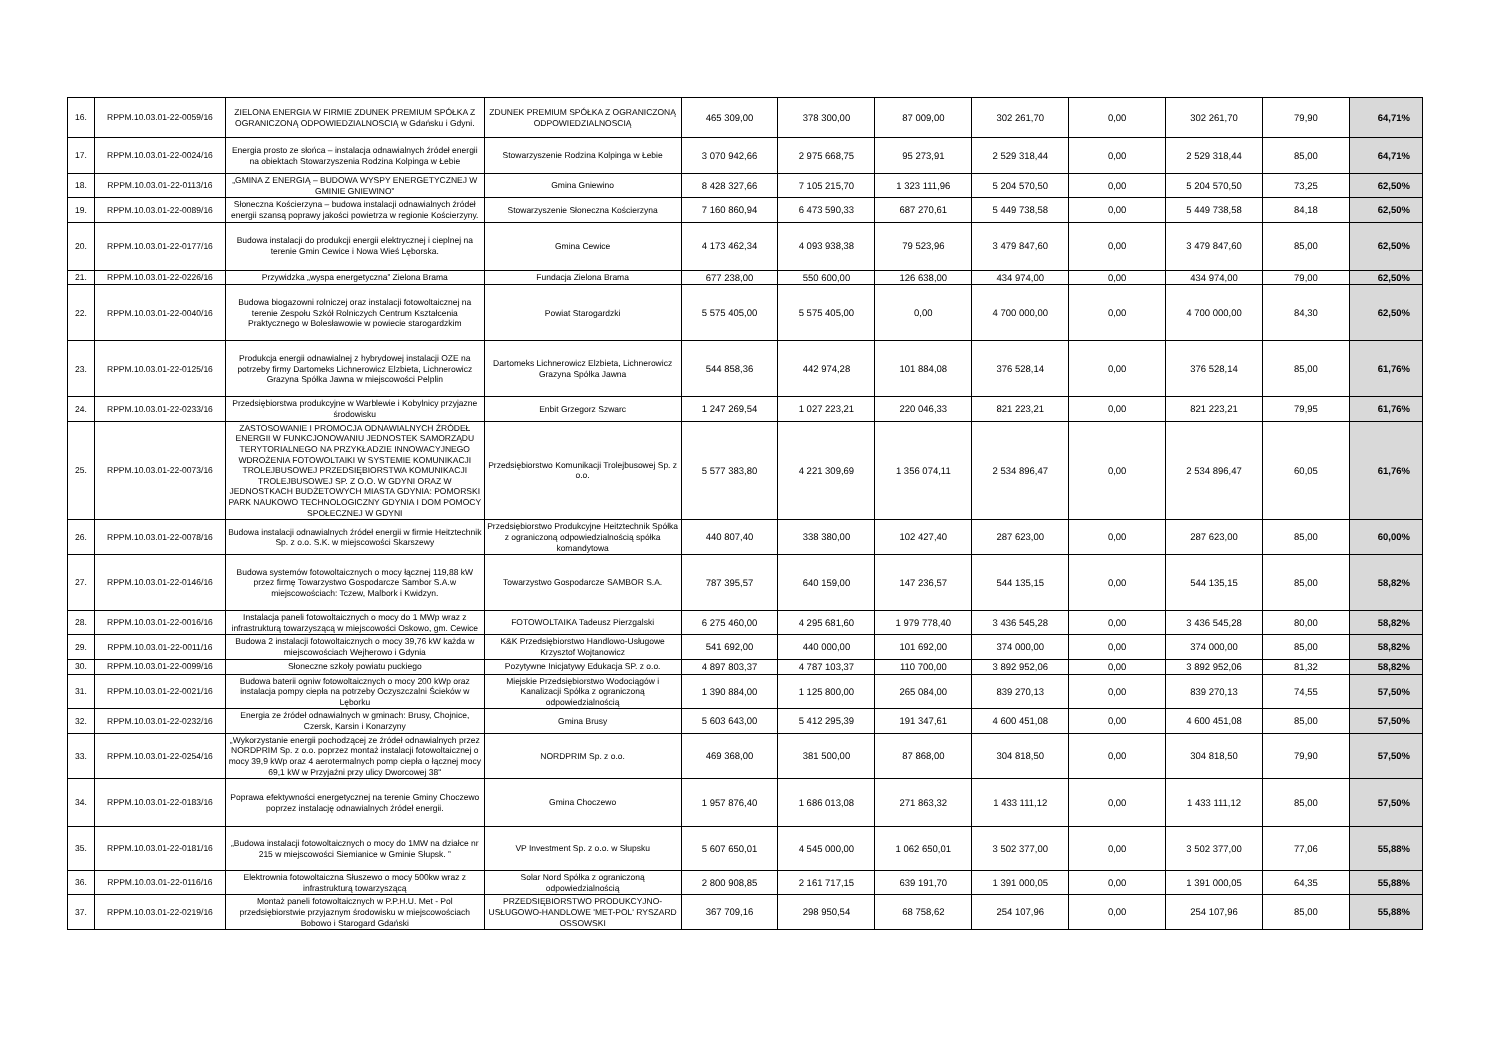| 16. | RPPM.10.03.01-22-0059/16 | ZIELONA ENERGIA W FIRMIE ZDUNEK PREMIUM SPÓŁKA Z OGRANICZONĄ ODPOWIEDZIALNOSCIĄ w Gdańsku i Gdyni. | ZDUNEK PREMIUM SPÓŁKA Z OGRANICZONĄ ODPOWIEDZIALNOSCIĄ | 465 309,00 | 378 300,00 | 87 009,00 | 302 261,70 | 0,00 | 302 261,70 | 79,90 | 64,71% |
| 17. | RPPM.10.03.01-22-0024/16 | Energia prosto ze słońca – instalacja odnawialnych źródeł energii na obiektach Stowarzyszenia Rodzina Kolpinga w Łebie | Stowarzyszenie Rodzina Kolpinga w Łebie | 3 070 942,66 | 2 975 668,75 | 95 273,91 | 2 529 318,44 | 0,00 | 2 529 318,44 | 85,00 | 64,71% |
| 18. | RPPM.10.03.01-22-0113/16 | „GMINA Z ENERGIĄ – BUDOWA WYSPY ENERGETYCZNEJ W GMINIE GNIEWINO” | Gmina Gniewino | 8 428 327,66 | 7 105 215,70 | 1 323 111,96 | 5 204 570,50 | 0,00 | 5 204 570,50 | 73,25 | 62,50% |
| 19. | RPPM.10.03.01-22-0089/16 | Słoneczna Kościerzyna – budowa instalacji odnawialnych źródeł energii szansą poprawy jakości powietrza w regionie Kościerzyny. | Stowarzyszenie Słoneczna Kościerzyna | 7 160 860,94 | 6 473 590,33 | 687 270,61 | 5 449 738,58 | 0,00 | 5 449 738,58 | 84,18 | 62,50% |
| 20. | RPPM.10.03.01-22-0177/16 | Budowa instalacji do produkcji energii elektrycznej i cieplnej na terenie Gmin Cewice i Nowa Wieś Lęborska. | Gmina Cewice | 4 173 462,34 | 4 093 938,38 | 79 523,96 | 3 479 847,60 | 0,00 | 3 479 847,60 | 85,00 | 62,50% |
| 21. | RPPM.10.03.01-22-0226/16 | Przywidzka „wyspa energetyczna” Zielona Brama | Fundacja Zielona Brama | 677 238,00 | 550 600,00 | 126 638,00 | 434 974,00 | 0,00 | 434 974,00 | 79,00 | 62,50% |
| 22. | RPPM.10.03.01-22-0040/16 | Budowa biogazowni rolniczej oraz instalacji fotowoltaicznej na terenie Zespołu Szkół Rolniczych Centrum Kształcenia Praktycznego w Bolesławowie w powiecie starogardzkim | Powiat Starogardzki | 5 575 405,00 | 5 575 405,00 | 0,00 | 4 700 000,00 | 0,00 | 4 700 000,00 | 84,30 | 62,50% |
| 23. | RPPM.10.03.01-22-0125/16 | Produkcja energii odnawialnej z hybrydowej instalacji OZE na potrzeby firmy Dartomeks Lichnerowicz Elzbieta, Lichnerowicz Grazyna Spółka Jawna w miejscowości Pelplin | Dartomeks Lichnerowicz Elzbieta, Lichnerowicz Grazyna Spółka Jawna | 544 858,36 | 442 974,28 | 101 884,08 | 376 528,14 | 0,00 | 376 528,14 | 85,00 | 61,76% |
| 24. | RPPM.10.03.01-22-0233/16 | Przedsiębiorstwa produkcyjne w Warblewie i Kobylnicy przyjazne środowisku | Enbit Grzegorz Szwarc | 1 247 269,54 | 1 027 223,21 | 220 046,33 | 821 223,21 | 0,00 | 821 223,21 | 79,95 | 61,76% |
| 25. | RPPM.10.03.01-22-0073/16 | ZASTOSOWANIE I PROMOCJA ODNAWIALNYCH ŹRÓDEŁ ENERGII W FUNKCJONOWANIU JEDNOSTEK SAMORZĄDU TERYTORIALNEGO NA PRZYKŁADZIE INNOWACYJNEGO WDROŻENIA FOTOWOLTAIKI W SYSTEMIE KOMUNIKACJI TROLEJBUSOWEJ PRZEDSIĘBIORSTWA KOMUNIKACJI TROLEJBUSOWEJ SP. Z O.O. W GDYNI ORAZ W JEDNOSTKACH BUDŻETOWYCH MIASTA GDYNIA: POMORSKI PARK NAUKOWO TECHNOLOGICZNY GDYNIA I DOM POMOCY SPOŁECZNEJ W GDYNI | Przedsiębiorstwo Komunikacji Trolejbusowej Sp. z o.o. | 5 577 383,80 | 4 221 309,69 | 1 356 074,11 | 2 534 896,47 | 0,00 | 2 534 896,47 | 60,05 | 61,76% |
| 26. | RPPM.10.03.01-22-0078/16 | Budowa instalacji odnawialnych źródeł energii w firmie Heitztechnik Sp. z o.o. S.K. w miejscowości Skarszewy | Przedsiębiorstwo Produkcyjne Heitztechnik Spółka z ograniczoną odpowiedzialnością spółka komandytowa | 440 807,40 | 338 380,00 | 102 427,40 | 287 623,00 | 0,00 | 287 623,00 | 85,00 | 60,00% |
| 27. | RPPM.10.03.01-22-0146/16 | Budowa systemów fotowoltaicznych o mocy łącznej 119,88 kW przez firmę Towarzystwo Gospodarcze Sambor S.A.w miejscowościach: Tczew, Malbork i Kwidzyn. | Towarzystwo Gospodarcze SAMBOR S.A. | 787 395,57 | 640 159,00 | 147 236,57 | 544 135,15 | 0,00 | 544 135,15 | 85,00 | 58,82% |
| 28. | RPPM.10.03.01-22-0016/16 | Instalacja paneli fotowoltaicznych o mocy do 1 MWp wraz z infrastrukturą towarzyszącą w miejscowości Oskowo, gm. Cewice | FOTOWOLTAIKA Tadeusz Pierzgalski | 6 275 460,00 | 4 295 681,60 | 1 979 778,40 | 3 436 545,28 | 0,00 | 3 436 545,28 | 80,00 | 58,82% |
| 29. | RPPM.10.03.01-22-0011/16 | Budowa 2 instalacji fotowoltaicznych o mocy 39,76 kW każda w miejscowościach Wejherowo i Gdynia | K&K Przedsiębiorstwo Handlowo-Usługowe Krzysztof Wojtanowicz | 541 692,00 | 440 000,00 | 101 692,00 | 374 000,00 | 0,00 | 374 000,00 | 85,00 | 58,82% |
| 30. | RPPM.10.03.01-22-0099/16 | Słoneczne szkoły powiatu puckiego | Pozytywne Inicjatywy Edukacja SP. z o.o. | 4 897 803,37 | 4 787 103,37 | 110 700,00 | 3 892 952,06 | 0,00 | 3 892 952,06 | 81,32 | 58,82% |
| 31. | RPPM.10.03.01-22-0021/16 | Budowa baterii ogniw fotowoltaicznych o mocy 200 kWp oraz instalacja pompy ciepła na potrzeby Oczyszczalni Ścieków w Lęborku | Miejskie Przedsiębiorstwo Wodociągów i Kanalizacji Spółka z ograniczoną odpowiedzialnością | 1 390 884,00 | 1 125 800,00 | 265 084,00 | 839 270,13 | 0,00 | 839 270,13 | 74,55 | 57,50% |
| 32. | RPPM.10.03.01-22-0232/16 | Energia ze źródeł odnawialnych w gminach: Brusy, Chojnice, Czersk, Karsin i Konarzyny | Gmina Brusy | 5 603 643,00 | 5 412 295,39 | 191 347,61 | 4 600 451,08 | 0,00 | 4 600 451,08 | 85,00 | 57,50% |
| 33. | RPPM.10.03.01-22-0254/16 | „Wykorzystanie energii pochodzącej ze źródeł odnawialnych przez NORDPRIM Sp. z o.o. poprzez montaż instalacji fotowoltaicznej o mocy 39,9 kWp oraz 4 aerotermalnych pomp ciepła o łącznej mocy 69,1 kW w Przyjaźni przy ulicy Dworcowej 38" | NORDPRIM Sp. z o.o. | 469 368,00 | 381 500,00 | 87 868,00 | 304 818,50 | 0,00 | 304 818,50 | 79,90 | 57,50% |
| 34. | RPPM.10.03.01-22-0183/16 | Poprawa efektywności energetycznej na terenie Gminy Choczewo poprzez instalację odnawialnych źródeł energii. | Gmina Choczewo | 1 957 876,40 | 1 686 013,08 | 271 863,32 | 1 433 111,12 | 0,00 | 1 433 111,12 | 85,00 | 57,50% |
| 35. | RPPM.10.03.01-22-0181/16 | „Budowa instalacji fotowoltaicznych o mocy do 1MW na działce nr 215 w miejscowości Siemianice w Gminie Słupsk. ” | VP Investment Sp. z o.o. w Słupsku | 5 607 650,01 | 4 545 000,00 | 1 062 650,01 | 3 502 377,00 | 0,00 | 3 502 377,00 | 77,06 | 55,88% |
| 36. | RPPM.10.03.01-22-0116/16 | Elektrownia fotowoltaiczna Słuszewo o mocy 500kw wraz z infrastrukturą towarzyszącą | Solar Nord Spółka z ograniczoną odpowiedzialnością | 2 800 908,85 | 2 161 717,15 | 639 191,70 | 1 391 000,05 | 0,00 | 1 391 000,05 | 64,35 | 55,88% |
| 37. | RPPM.10.03.01-22-0219/16 | Montaż paneli fotowoltaicznych w P.P.H.U. Met - Pol przedsiębiorstwie przyjaznym środowisku w miejscowościach Bobowo i Starogard Gdański | PRZEDSIĘBIORSTWO PRODUKCYJNO-USŁUGOWO-HANDLOWE 'MET-POL' RYSZARD OSSOWSKI | 367 709,16 | 298 950,54 | 68 758,62 | 254 107,96 | 0,00 | 254 107,96 | 85,00 | 55,88% |